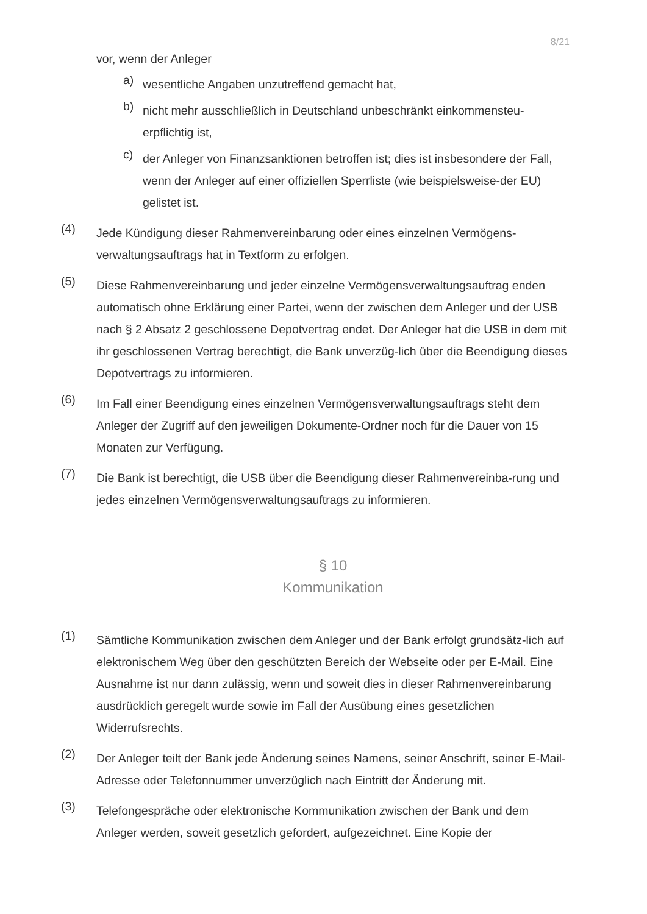8/21
vor, wenn der Anleger
a)
wesentliche Angaben unzutreffend gemacht hat,
b)
nicht mehr ausschließlich in Deutschland unbeschränkt einkommensteu-erpflichtig ist,
c)
der Anleger von Finanzsanktionen betroffen ist; dies ist insbesondere der Fall, wenn der Anleger auf einer offiziellen Sperrliste (wie beispielsweise-der EU) gelistet ist.
(4)
Jede Kündigung dieser Rahmenvereinbarung oder eines einzelnen Vermögens-verwaltungsauftrags hat in Textform zu erfolgen.
(5)
Diese Rahmenvereinbarung und jeder einzelne Vermögensverwaltungsauftrag enden automatisch ohne Erklärung einer Partei, wenn der zwischen dem Anleger und der USB nach § 2 Absatz 2 geschlossene Depotvertrag endet. Der Anleger hat die USB in dem mit ihr geschlossenen Vertrag berechtigt, die Bank unverzüg-lich über die Beendigung dieses Depotvertrags zu informieren.
(6)
Im Fall einer Beendigung eines einzelnen Vermögensverwaltungsauftrags steht dem Anleger der Zugriff auf den jeweiligen Dokumente-Ordner noch für die Dauer von 15 Monaten zur Verfügung.
(7)
Die Bank ist berechtigt, die USB über die Beendigung dieser Rahmenvereinba-rung und jedes einzelnen Vermögensverwaltungsauftrags zu informieren.
§ 10
Kommunikation
(1)
Sämtliche Kommunikation zwischen dem Anleger und der Bank erfolgt grundsätz-lich auf elektronischem Weg über den geschützten Bereich der Webseite oder per E-Mail. Eine Ausnahme ist nur dann zulässig, wenn und soweit dies in dieser Rahmenvereinbarung ausdrücklich geregelt wurde sowie im Fall der Ausübung eines gesetzlichen Widerrufsrechts.
(2)
Der Anleger teilt der Bank jede Änderung seines Namens, seiner Anschrift, seiner E-Mail-Adresse oder Telefonnummer unverzüglich nach Eintritt der Änderung mit.
(3)
Telefongespräche oder elektronische Kommunikation zwischen der Bank und dem Anleger werden, soweit gesetzlich gefordert, aufgezeichnet. Eine Kopie der